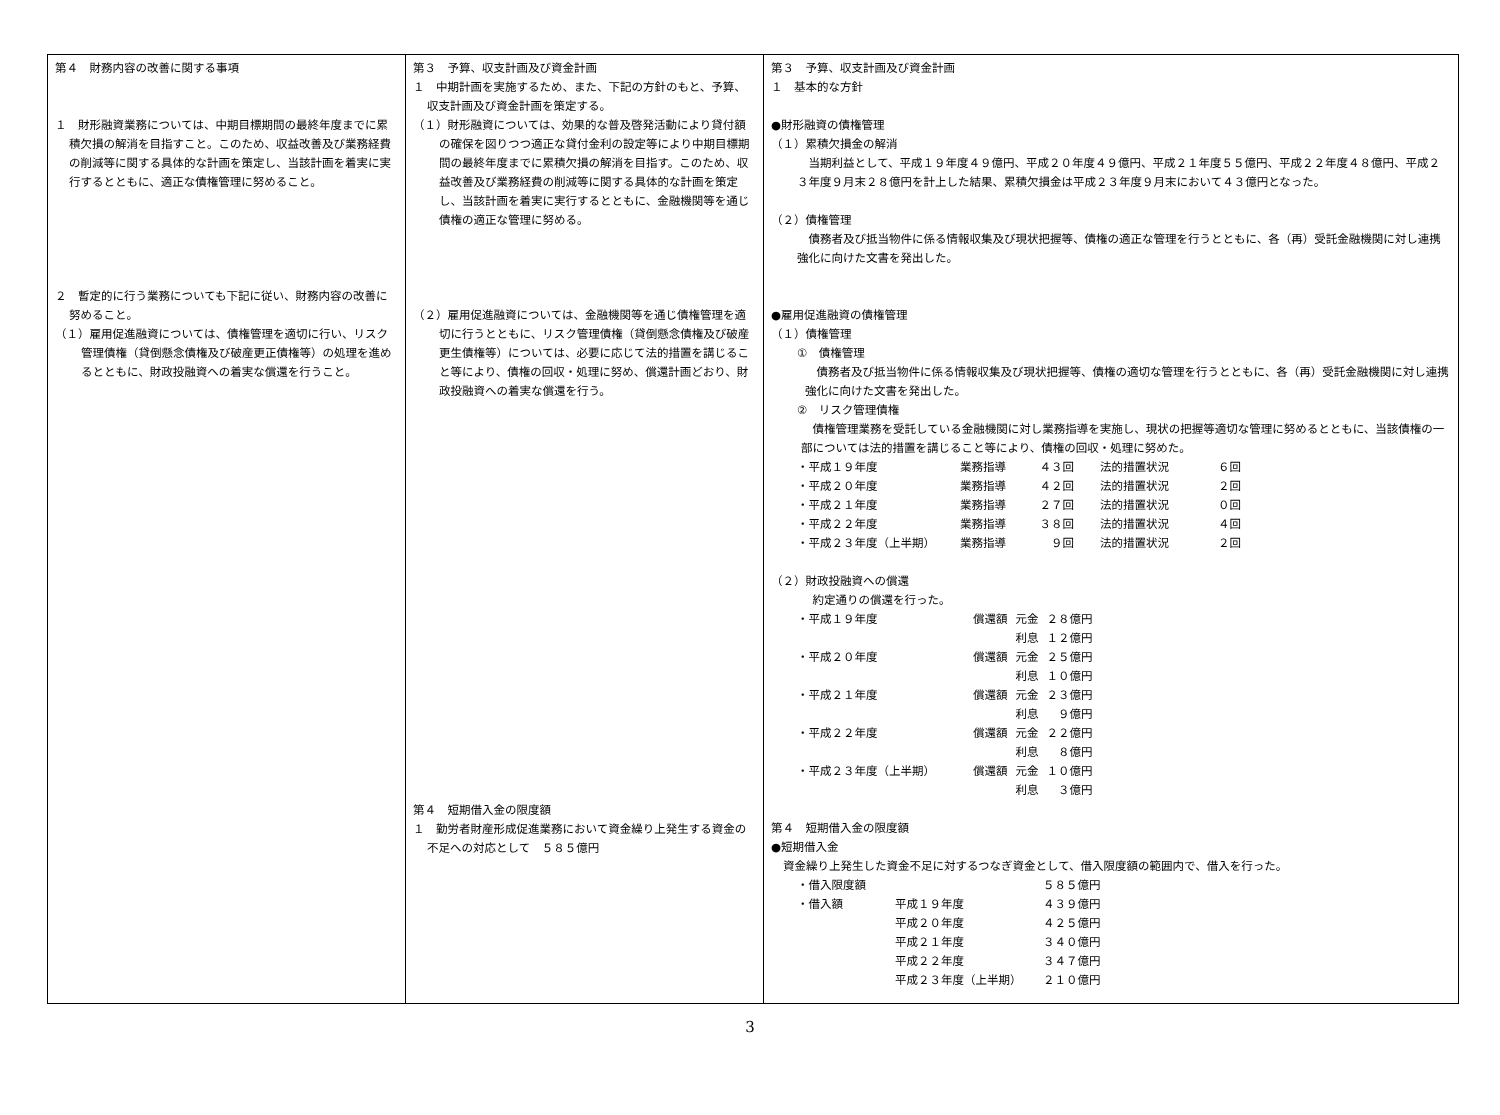| 第４ 財務内容の改善に関する事項 １ 財形融資業務については、中期目標期間の最終年度までに累積欠損の解消を目指すこと。このため、収益改善及び業務経費の削減等に関する具体的な計画を策定し、当該計画を着実に実行するとともに、適正な債権管理に努めること。 ２ 暫定的に行う業務についても下記に従い、財務内容の改善に努めること。 （１）雇用促進融資については、債権管理を適切に行い、リスク管理債権（貸倒懸念債権及び破産更正債権等）の処理を進めるとともに、財政投融資への着実な償還を行うこと。 | 第３ 予算、収支計画及び資金計画 １ 中期計画を実施するため、また、下記の方針のもと、予算、収支計画及び資金計画を策定する。 （１）財形融資については、効果的な普及啓発活動により貸付額の確保を図りつつ適正な貸付金利の設定等により中期目標期間の最終年度までに累積欠損の解消を目指す。このため、収益改善及び業務経費の削減等に関する具体的な計画を策定し、当該計画を着実に実行するとともに、金融機関等を通じ債権の適正な管理に努める。 （２）雇用促進融資については、金融機関等を通じ債権管理を適切に行うとともに、リスク管理債権（貸倒懸念債権及び破産更生債権等）については、必要に応じて法的措置を講じること等により、債権の回収・処理に努め、償還計画どおり、財政投融資への着実な償還を行う。 第４ 短期借入金の限度額 １ 勤労者財産形成促進業務において資金繰り上発生する資金の不足への対応として ５８５億円 | 第３ 予算、収支計画及び資金計画 １ 基本的な方針 ●財形融資の債権管理 （１）累積欠損金の解消 当期利益として、平成１９年度４９億円、平成２０年度４９億円、平成２１年度５５億円、平成２２年度４８億円、平成２３年度９月末２８億円を計上した結果、累積欠損金は平成２３年度９月末において４３億円となった。 （２）債権管理 債務者及び抵当物件に係る情報収集及び現状把握等、債権の適正な管理を行うとともに、各（再）受託金融機関に対し連携強化に向けた文書を発出した。 ●雇用促進融資の債権管理 （１）債権管理 ① 債権管理 債務者及び抵当物件に係る情報収集及び現状把握等、債権の適切な管理を行うとともに、各（再）受託金融機関に対し連携強化に向けた文書を発出した。 ② リスク管理債権 債権管理業務を受託している金融機関に対し業務指導を実施し、現状の把握等適切な管理に努めるとともに、当該債権の一部については法的措置を講じること等により、債権の回収・処理に努めた。 / ・平成１９年度 / 業務指導 / ４３回 / 法的措置状況 / ６回 / / ・平成２０年度 / 業務指導 / ４２回 / 法的措置状況 / ２回 / / ・平成２１年度 / 業務指導 / ２７回 / 法的措置状況 / ０回 / / ・平成２２年度 / 業務指導 / ３８回 / 法的措置状況 / ４回 / / ・平成２３年度（上半期） / 業務指導 / ９回 / 法的措置状況 / ２回 / （２）財政投融資への償還 約定通りの償還を行った。 / ・平成１９年度 / 償還額 / 元金 / ２８億円 / / / / 利息 / １２億円 / / ・平成２０年度 / 償還額 / 元金 / ２５億円 / / / / 利息 / １０億円 / / ・平成２１年度 / 償還額 / 元金 / ２３億円 / / / / 利息 / ９億円 / / ・平成２２年度 / 償還額 / 元金 / ２２億円 / / / / 利息 / ８億円 / / ・平成２３年度（上半期） / 償還額 / 元金 / １０億円 / / / / 利息 / ３億円 / 第４ 短期借入金の限度額 ●短期借入金 資金繰り上発生した資金不足に対するつなぎ資金として、借入限度額の範囲内で、借入を行った。 / ・借入限度額 / / ５８５億円 / / ・借入額 / 平成１９年度 / ４３９億円 / / / 平成２０年度 / ４２５億円 / / / 平成２１年度 / ３４０億円 / / / 平成２２年度 / ３４７億円 / / / 平成２３年度（上半期） / ２１０億円 / |
3